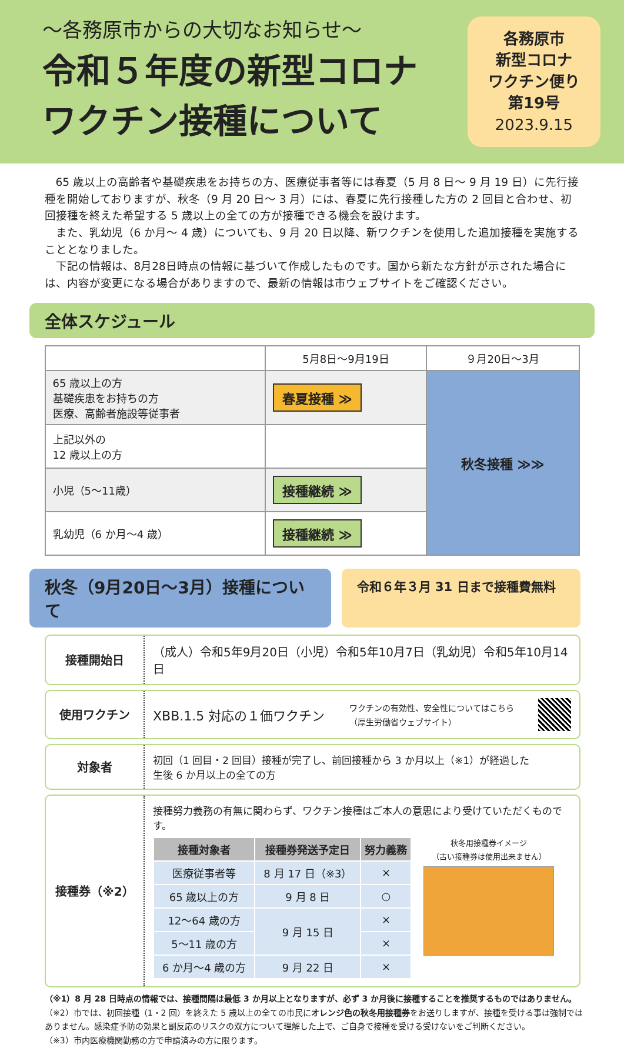～各務原市からの大切なお知らせ～
令和５年度の新型コロナ
ワクチン接種について
各務原市
新型コロナ
ワクチン便り
第19号
2023.9.15
65 歳以上の高齢者や基礎疾患をお持ちの方、医療従事者等には春夏（5 月 8 日～ 9 月 19 日）に先行接種を開始しておりますが、秋冬（9 月 20 日～ 3 月）には、春夏に先行接種した方の 2 回目と合わせ、初回接種を終えた希望する 5 歳以上の全ての方が接種できる機会を設けます。
また、乳幼児（6 か月～ 4 歳）についても、9 月 20 日以降、新ワクチンを使用した追加接種を実施することとなりました。
下記の情報は、8月28日時点の情報に基づいて作成したものです。国から新たな方針が示された場合には、内容が変更になる場合がありますので、最新の情報は市ウェブサイトをご確認ください。
全体スケジュール
| | 5月8日～9月19日 | ９月20日～3月 |
| 65 歳以上の方 基礎疾患をお持ちの方 医療、高齢者施設等従事者 | 春夏接種 ≫ | 秋冬接種 ≫≫ |
| 上記以外の 12 歳以上の方 | | |
| 小児（5～11歳） | 接種継続 ≫ | |
| 乳幼児（6 か月～4 歳） | 接種継続 ≫ | |
秋冬（9月20日～3月）接種について
令和６年３月 31 日まで接種費無料
接種開始日 （成人）令和5年9月20日（小児）令和5年10月7日（乳幼児）令和5年10月14日
使用ワクチン XBB.1.5 対応の１価ワクチン ワクチンの有効性、安全性についてはこちら
（厚生労働省ウェブサイト）
対象者
初回（1 回目・2 回目）接種が完了し、前回接種から 3 か月以上（※1）が経過した
生後 6 か月以上の全ての方
接種券（※2）
接種努力義務の有無に関わらず、ワクチン接種はご本人の意思により受けていただくものです。
| 接種対象者 | 接種券発送予定日 | 努力義務 |
| --- | --- | --- |
| 医療従事者等 | 8 月 17 日（※3） | × |
| 65 歳以上の方 | 9 月 8 日 | ○ |
| 12～64 歳の方 | 9 月 15 日 | × |
| 5～11 歳の方 | | × |
| 6 か月～4 歳の方 | 9 月 22 日 | × |
秋冬用接種券イメージ
（古い接種券は使用出来ません）
（※1）8 月 28 日時点の情報では、接種間隔は最低 3 か月以上となりますが、必ず 3 か月後に接種することを推奨するものではありません。
（※2）市では、初回接種（1・2 回）を終えた 5 歳以上の全ての市民にオレンジ色の秋冬用接種券をお送りしますが、接種を受ける事は強制ではありません。感染症予防の効果と副反応のリスクの双方について理解した上で、ご自身で接種を受ける受けないをご判断ください。
（※3）市内医療機関勤務の方で申請済みの方に限ります。